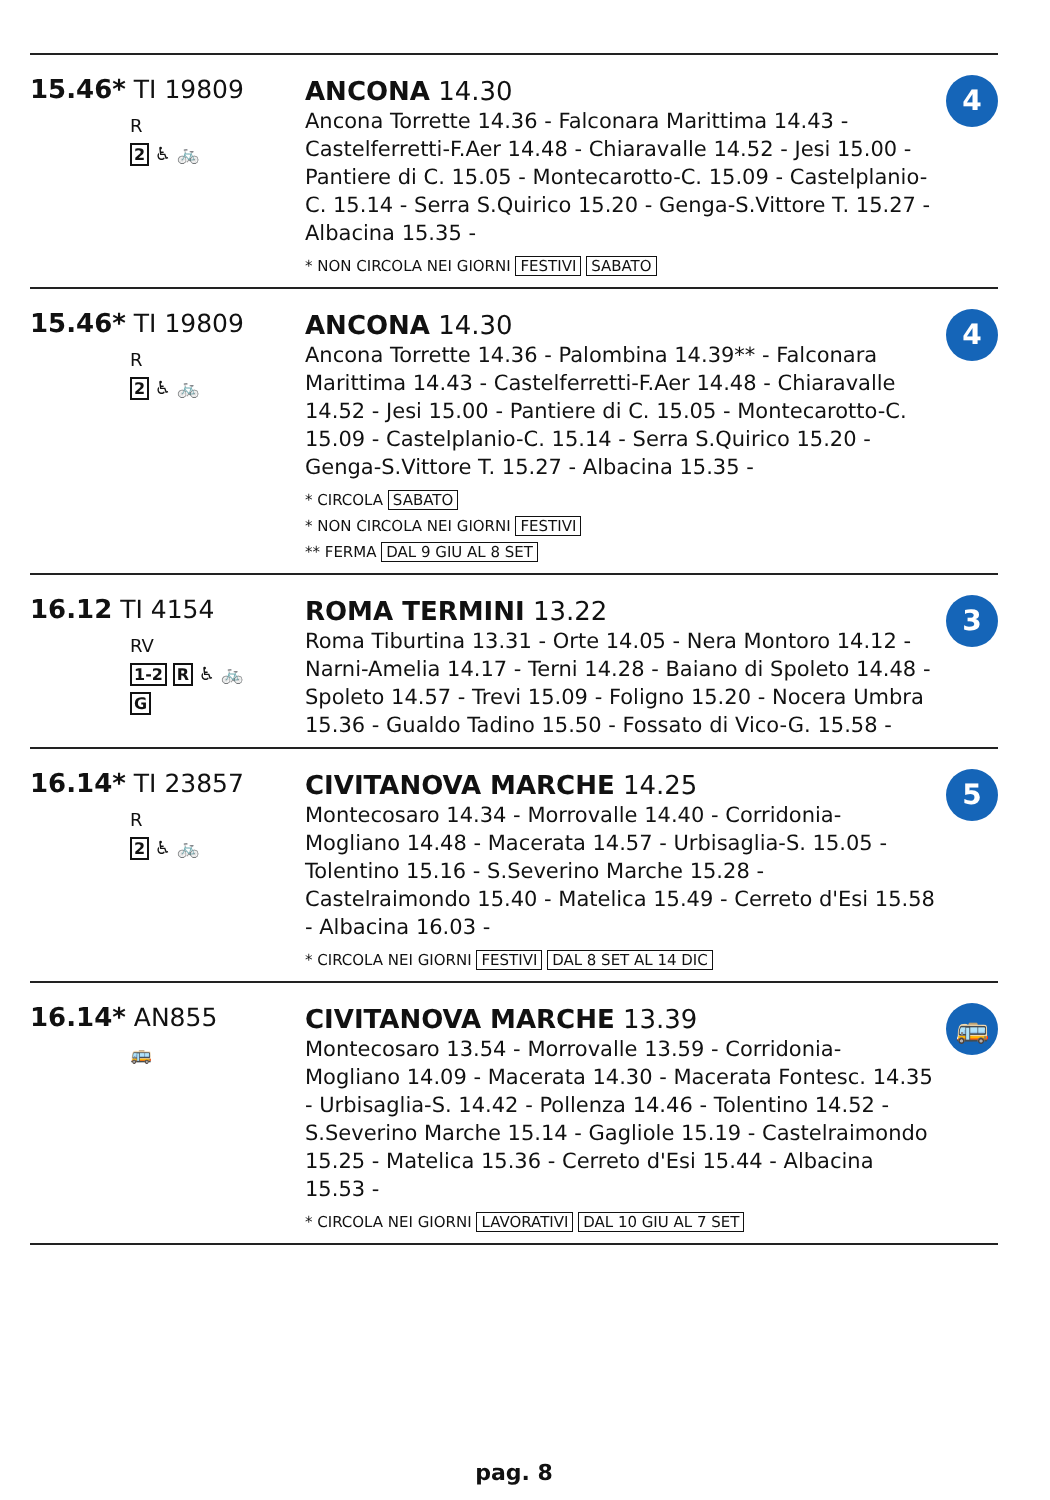15.46* TI 19809
R
2 ♿ 🚲
ANCONA 14.30
Ancona Torrette 14.36 - Falconara Marittima 14.43 - Castelferretti-F.Aer 14.48 - Chiaravalle 14.52 - Jesi 15.00 - Pantiere di C. 15.05 - Montecarotto-C. 15.09 - Castelplanio-C. 15.14 - Serra S.Quirico 15.20 - Genga-S.Vittore T. 15.27 - Albacina 15.35 -
* NON CIRCOLA NEI GIORNI FESTIVI SABATO
4
15.46* TI 19809
R
2 ♿ 🚲
ANCONA 14.30
Ancona Torrette 14.36 - Palombina 14.39** - Falconara Marittima 14.43 - Castelferretti-F.Aer 14.48 - Chiaravalle 14.52 - Jesi 15.00 - Pantiere di C. 15.05 - Montecarotto-C. 15.09 - Castelplanio-C. 15.14 - Serra S.Quirico 15.20 - Genga-S.Vittore T. 15.27 - Albacina 15.35 -
* CIRCOLA SABATO
* NON CIRCOLA NEI GIORNI FESTIVI
** FERMA DAL 9 GIU AL 8 SET
4
16.12 TI 4154
RV
1-2 R ♿ 🚲
G
ROMA TERMINI 13.22
Roma Tiburtina 13.31 - Orte 14.05 - Nera Montoro 14.12 - Narni-Amelia 14.17 - Terni 14.28 - Baiano di Spoleto 14.48 - Spoleto 14.57 - Trevi 15.09 - Foligno 15.20 - Nocera Umbra 15.36 - Gualdo Tadino 15.50 - Fossato di Vico-G. 15.58 -
3
16.14* TI 23857
R
2 ♿ 🚲
CIVITANOVA MARCHE 14.25
Montecosaro 14.34 - Morrovalle 14.40 - Corridonia-Mogliano 14.48 - Macerata 14.57 - Urbisaglia-S. 15.05 - Tolentino 15.16 - S.Severino Marche 15.28 - Castelraimondo 15.40 - Matelica 15.49 - Cerreto d'Esi 15.58 - Albacina 16.03 -
* CIRCOLA NEI GIORNI FESTIVI DAL 8 SET AL 14 DIC
5
16.14* AN855
🚌
CIVITANOVA MARCHE 13.39
Montecosaro 13.54 - Morrovalle 13.59 - Corridonia-Mogliano 14.09 - Macerata 14.30 - Macerata Fontesc. 14.35 - Urbisaglia-S. 14.42 - Pollenza 14.46 - Tolentino 14.52 - S.Severino Marche 15.14 - Gagliole 15.19 - Castelraimondo 15.25 - Matelica 15.36 - Cerreto d'Esi 15.44 - Albacina 15.53 -
* CIRCOLA NEI GIORNI LAVORATIVI DAL 10 GIU AL 7 SET
🚌
pag. 8